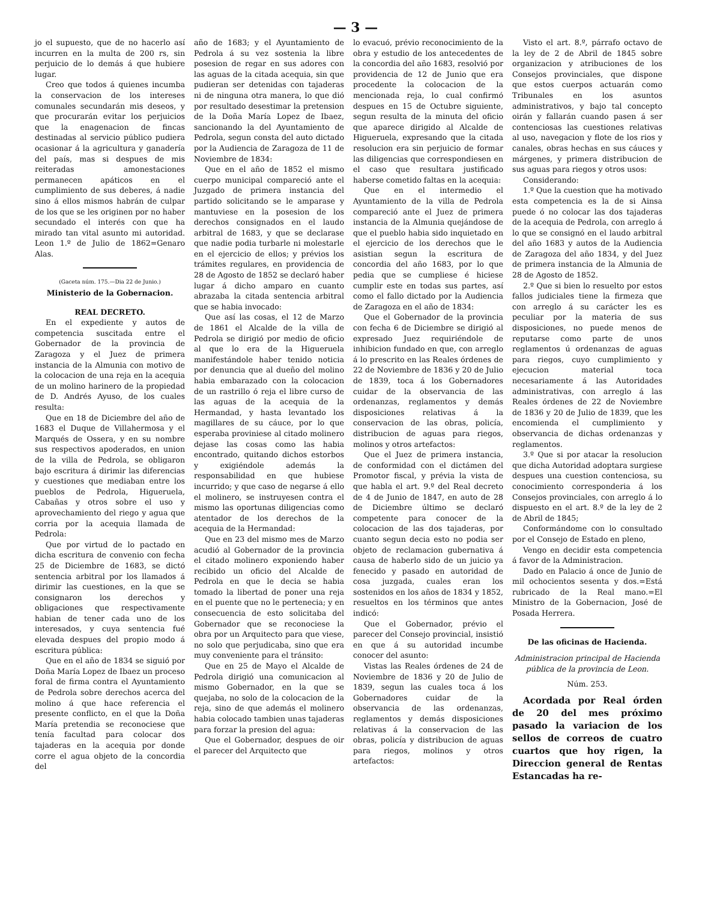— 3 —
jo el supuesto, que de no hacerlo así incurren en la multa de 200 rs, sin perjuicio de lo demás á que hubiere lugar.
Creo que todos á quienes incumba la conservacion de los intereses comunales secundarán mis deseos, y que procurarán evitar los perjuicios que la enagenacion de fincas destinadas al servicio público pudiera ocasionar á la agricultura y ganadería del país, mas si despues de mis reiteradas amonestaciones permanecen apáticos en el cumplimiento de sus deberes, á nadie sino á ellos mismos habrán de culpar de los que se les originen por no haber secundado el interés con que ha mirado tan vital asunto mi autoridad. Leon 1.º de Julio de 1862=Genaro Alas.
(Gaceta núm. 175.—Dia 22 de Junio.)
Ministerio de la Gobernacion.
REAL DECRETO.
En el expediente y autos de competencia suscitada entre el Gobernador de la provincia de Zaragoza y el Juez de primera instancia de la Almunia con motivo de la colocacion de una reja en la acequia de un molino harinero de la propiedad de D. Andrés Ayuso, de los cuales resulta:
Que en 18 de Diciembre del año de 1683 el Duque de Villahermosa y el Marqués de Ossera, y en su nombre sus respectivos apoderados, en union de la villa de Pedrola, se obligaron bajo escritura á dirimir las diferencias y cuestiones que mediaban entre los pueblos de Pedrola, Higueruela, Cabañas y otros sobre el uso y aprovechamiento del riego y agua que corria por la acequia llamada de Pedrola:
Que por virtud de lo pactado en dicha escritura de convenio con fecha 25 de Diciembre de 1683, se dictó sentencia arbitral por los llamados á dirimir las cuestiones, en la que se consignaron los derechos y obligaciones que respectivamente habian de tener cada uno de los interesados, y cuya sentencia fué elevada despues del propio modo á escritura pública:
Que en el año de 1834 se siguió por Doña María Lopez de Ibaez un proceso foral de firma contra el Ayuntamiento de Pedrola sobre derechos acerca del molino á que hace referencia el presente conflicto, en el que la Doña María pretendia se reconociese que tenía facultad para colocar dos tajaderas en la acequia por donde corre el agua objeto de la concordia del
año de 1683; y el Ayuntamiento de Pedrola á su vez sostenia la libre posesion de regar en sus adores con las aguas de la citada acequia, sin que pudieran ser detenidas con tajaderas ni de ninguna otra manera, lo que dió por resultado desestimar la pretension de la Doña María Lopez de Ibaez, sancionando la del Ayuntamiento de Pedrola, segun consta del auto dictado por la Audiencia de Zaragoza de 11 de Noviembre de 1834:
Que en el año de 1852 el mismo cuerpo municipal compareció ante el Juzgado de primera instancia del partido solicitando se le amparase y mantuviese en la posesion de los derechos consignados en el laudo arbitral de 1683, y que se declarase que nadie podia turbarle ni molestarle en el ejercicio de ellos; y prévios los trámites regulares, en providencia de 28 de Agosto de 1852 se declaró haber lugar á dicho amparo en cuanto abrazaba la citada sentencia arbitral que se habia invocado:
Que así las cosas, el 12 de Marzo de 1861 el Alcalde de la villa de Pedrola se dirigió por medio de oficio al que lo era de la Higueruela manifestándole haber tenido noticia por denuncia que al dueño del molino habia embarazado con la colocacion de un rastrillo ó reja el libre curso de las aguas de la acequia de la Hermandad, y hasta levantado los magillares de su cáuce, por lo que esperaba proviniese al citado molinero dejase las cosas como las habia encontrado, quitando dichos estorbos y exigiéndole además la responsabilidad en que hubiese incurrido; y que caso de negarse á ello el molinero, se instruyesen contra el mismo las oportunas diligencias como atentador de los derechos de la acequia de la Hermandad:
Que en 23 del mismo mes de Marzo acudió al Gobernador de la provincia el citado molinero exponiendo haber recibido un oficio del Alcalde de Pedrola en que le decia se habia tomado la libertad de poner una reja en el puente que no le pertenecia; y en consecuencia de esto solicitaba del Gobernador que se reconociese la obra por un Arquitecto para que viese, no solo que perjudicaba, sino que era muy conveniente para el tránsito:
Que en 25 de Mayo el Alcalde de Pedrola dirigió una comunicacion al mismo Gobernador, en la que se quejaba, no solo de la colocacion de la reja, sino de que además el molinero habia colocado tambien unas tajaderas para forzar la presion del agua:
Que el Gobernador, despues de oir el parecer del Arquitecto que
lo evacuó, prévio reconocimiento de la obra y estudio de los antecedentes de la concordia del año 1683, resolvió por providencia de 12 de Junio que era procedente la colocacion de la mencionada reja, lo cual confirmó despues en 15 de Octubre siguiente, segun resulta de la minuta del oficio que aparece dirigido al Alcalde de Higueruela, expresando que la citada resolucion era sin perjuicio de formar las diligencias que correspondiesen en el caso que resultara justificado haberse cometido faltas en la acequia:
Que en el intermedio el Ayuntamiento de la villa de Pedrola compareció ante el Juez de primera instancia de la Almunia quejándose de que el pueblo habia sido inquietado en el ejercicio de los derechos que le asistian segun la escritura de concordia del año 1683, por lo que pedia que se cumpliese é hiciese cumplir este en todas sus partes, así como el fallo dictado por la Audiencia de Zaragoza en el año de 1834:
Que el Gobernador de la provincia con fecha 6 de Diciembre se dirigió al expresado Juez requiriéndole de inhibicion fundado en que, con arreglo á lo prescrito en las Reales órdenes de 22 de Noviembre de 1836 y 20 de Julio de 1839, toca á los Gobernadores cuidar de la observancia de las ordenanzas, reglamentos y demás disposiciones relativas á la conservacion de las obras, policía, distribucion de aguas para riegos, molinos y otros artefactos:
Que el Juez de primera instancia, de conformidad con el dictámen del Promotor fiscal, y prévia la vista de que habla el art. 9.º del Real decreto de 4 de Junio de 1847, en auto de 28 de Diciembre último se declaró competente para conocer de la colocacion de las dos tajaderas, por cuanto segun decia esto no podia ser objeto de reclamacion gubernativa á causa de haberlo sido de un juicio ya fenecido y pasado en autoridad de cosa juzgada, cuales eran los sostenidos en los años de 1834 y 1852, resueltos en los términos que antes indicó:
Que el Gobernador, prévio el parecer del Consejo provincial, insistió en que á su autoridad incumbe conocer del asunto:
Vistas las Reales órdenes de 24 de Noviembre de 1836 y 20 de Julio de 1839, segun las cuales toca á los Gobernadores cuidar de la observancia de las ordenanzas, reglamentos y demás disposiciones relativas á la conservacion de las obras, policía y distribucion de aguas para riegos, molinos y otros artefactos:
Visto el art. 8.º, párrafo octavo de la ley de 2 de Abril de 1845 sobre organizacion y atribuciones de los Consejos provinciales, que dispone que estos cuerpos actuarán como Tribunales en los asuntos administrativos, y bajo tal concepto oirán y fallarán cuando pasen á ser contenciosas las cuestiones relativas al uso, navegacion y flote de los rios y canales, obras hechas en sus cáuces y márgenes, y primera distribucion de sus aguas para riegos y otros usos:
Considerando:
1.º Que la cuestion que ha motivado esta competencia es la de si Ainsa puede ó no colocar las dos tajaderas de la acequia de Pedrola, con arreglo á lo que se consignó en el laudo arbitral del año 1683 y autos de la Audiencia de Zaragoza del año 1834, y del Juez de primera instancia de la Almunia de 28 de Agosto de 1852.
2.º Que si bien lo resuelto por estos fallos judiciales tiene la firmeza que con arreglo á su carácter les es peculiar por la materia de sus disposiciones, no puede menos de reputarse como parte de unos reglamentos ú ordenanzas de aguas para riegos, cuyo cumplimiento y ejecucion material toca necesariamente á las Autoridades administrativas, con arreglo á las Reales órdenes de 22 de Noviembre de 1836 y 20 de Julio de 1839, que les encomienda el cumplimiento y observancia de dichas ordenanzas y reglamentos.
3.º Que si por atacar la resolucion que dicha Autoridad adoptara surgiese despues una cuestion contenciosa, su conocimiento corresponderia á los Consejos provinciales, con arreglo á lo dispuesto en el art. 8.º de la ley de 2 de Abril de 1845;
Conformándome con lo consultado por el Consejo de Estado en pleno,
Vengo en decidir esta competencia á favor de la Administracion.
Dado en Palacio á once de Junio de mil ochocientos sesenta y dos.=Está rubricado de la Real mano.=El Ministro de la Gobernacion, José de Posada Herrera.
De las oficinas de Hacienda.
Administracion principal de Hacienda pública de la provincia de Leon.
Núm. 253.
Acordada por Real órden de 20 del mes próximo pasado la variacion de los sellos de correos de cuatro cuartos que hoy rigen, la Direccion general de Rentas Estancadas ha re-